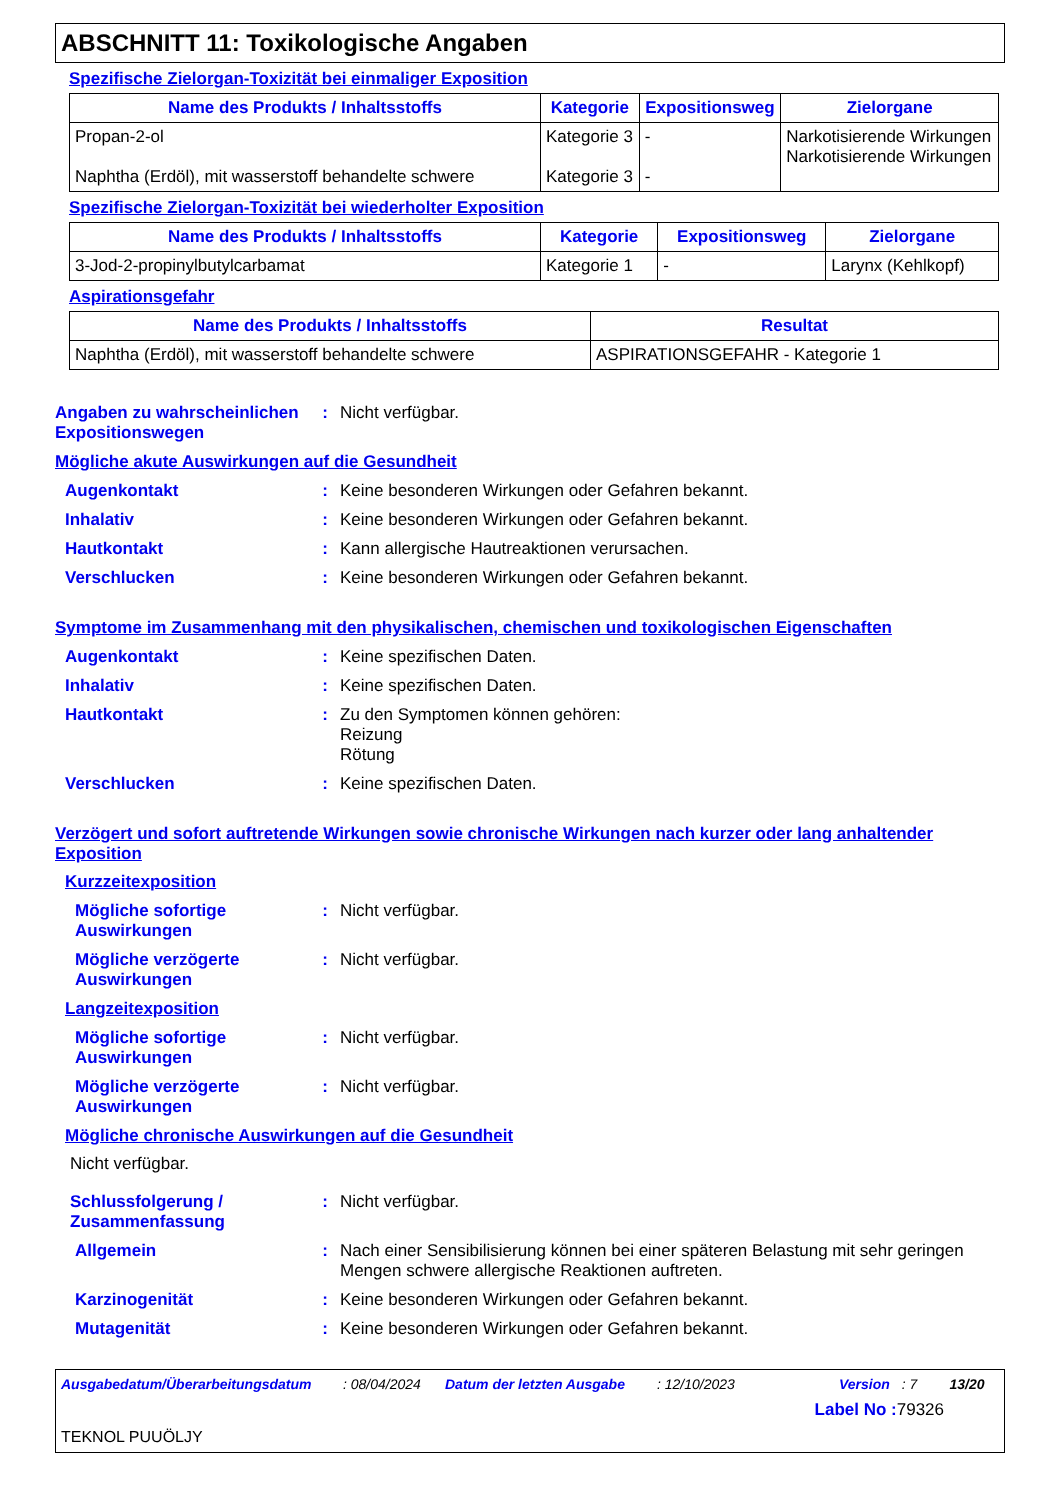ABSCHNITT 11: Toxikologische Angaben
Spezifische Zielorgan-Toxizität bei einmaliger Exposition
| Name des Produkts / Inhaltsstoffs | Kategorie | Expositionsweg | Zielorgane |
| --- | --- | --- | --- |
| Propan-2-ol Naphtha (Erdöl), mit wasserstoff behandelte schwere | Kategorie 3 Kategorie 3 | - - | Narkotisierende Wirkungen Narkotisierende Wirkungen |
Spezifische Zielorgan-Toxizität bei wiederholter Exposition
| Name des Produkts / Inhaltsstoffs | Kategorie | Expositionsweg | Zielorgane |
| --- | --- | --- | --- |
| 3-Jod-2-propinylbutylcarbamat | Kategorie 1 | - | Larynx (Kehlkopf) |
Aspirationsgefahr
| Name des Produkts / Inhaltsstoffs | Resultat |
| --- | --- |
| Naphtha (Erdöl), mit wasserstoff behandelte schwere | ASPIRATIONSGEFAHR - Kategorie 1 |
Angaben zu wahrscheinlichen Expositionswegen
: Nicht verfügbar.
Mögliche akute Auswirkungen auf die Gesundheit
Augenkontakt : Keine besonderen Wirkungen oder Gefahren bekannt.
Inhalativ : Keine besonderen Wirkungen oder Gefahren bekannt.
Hautkontakt : Kann allergische Hautreaktionen verursachen.
Verschlucken : Keine besonderen Wirkungen oder Gefahren bekannt.
Symptome im Zusammenhang mit den physikalischen, chemischen und toxikologischen Eigenschaften
Augenkontakt : Keine spezifischen Daten.
Inhalativ : Keine spezifischen Daten.
Hautkontakt : Zu den Symptomen können gehören:
Reizung
Rötung
Verschlucken : Keine spezifischen Daten.
Verzögert und sofort auftretende Wirkungen sowie chronische Wirkungen nach kurzer oder lang anhaltender Exposition
Kurzzeitexposition
Mögliche sofortige Auswirkungen
: Nicht verfügbar.
Mögliche verzögerte Auswirkungen
: Nicht verfügbar.
Langzeitexposition
Mögliche sofortige Auswirkungen
: Nicht verfügbar.
Mögliche verzögerte Auswirkungen
: Nicht verfügbar.
Mögliche chronische Auswirkungen auf die Gesundheit
Nicht verfügbar.
Schlussfolgerung / Zusammenfassung
: Nicht verfügbar.
Allgemein : Nach einer Sensibilisierung können bei einer späteren Belastung mit sehr geringen Mengen schwere allergische Reaktionen auftreten.
Karzinogenität : Keine besonderen Wirkungen oder Gefahren bekannt.
Mutagenität : Keine besonderen Wirkungen oder Gefahren bekannt.
Ausgabedatum/Überarbeitungsdatum: 08/04/2024 Datum der letzten Ausgabe: 12/10/2023 Version: 7 13/20
Label No : 79326
TEKNOL PUUÖLJY